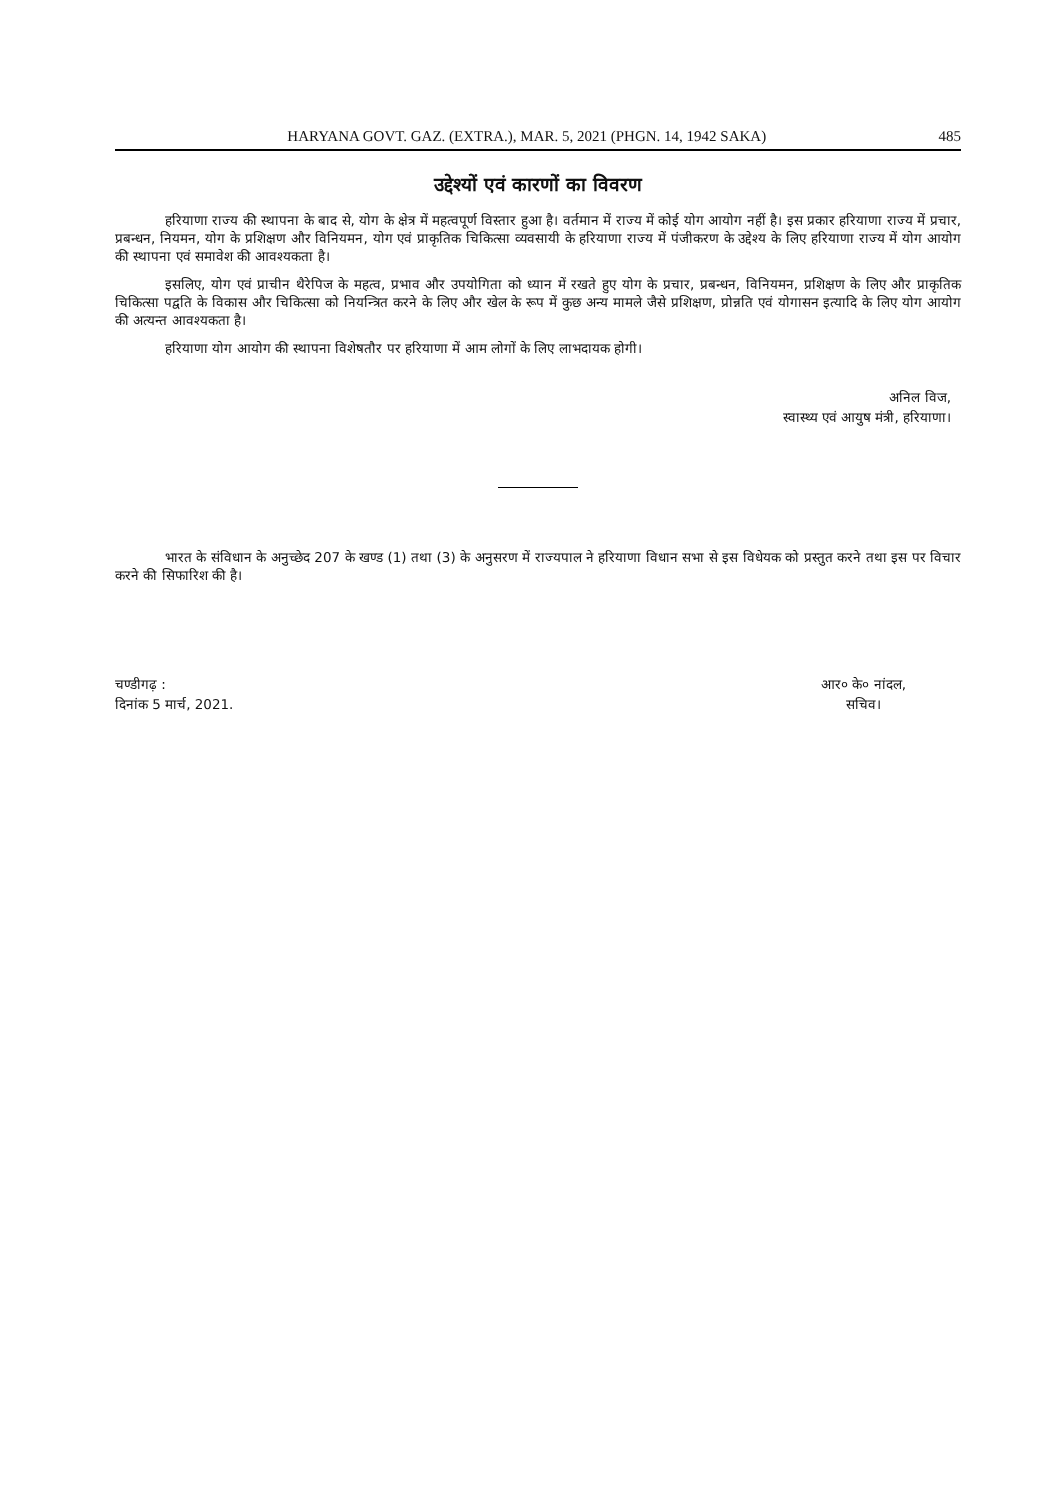HARYANA GOVT. GAZ. (EXTRA.), MAR. 5, 2021 (PHGN. 14, 1942 SAKA) 485
उद्देश्यों एवं कारणों का विवरण
हरियाणा राज्य की स्थापना के बाद से, योग के क्षेत्र में महत्वपूर्ण विस्तार हुआ है। वर्तमान में राज्य में कोई योग आयोग नहीं है। इस प्रकार हरियाणा राज्य में प्रचार, प्रबन्धन, नियमन, योग के प्रशिक्षण और विनियमन, योग एवं प्राकृतिक चिकित्सा व्यवसायी के हरियाणा राज्य में पंजीकरण के उद्देश्य के लिए हरियाणा राज्य में योग आयोग की स्थापना एवं समावेश की आवश्यकता है।
इसलिए, योग एवं प्राचीन थैरेपिज के महत्व, प्रभाव और उपयोगिता को ध्यान में रखते हुए योग के प्रचार, प्रबन्धन, विनियमन, प्रशिक्षण के लिए और प्राकृतिक चिकित्सा पद्वति के विकास और चिकित्सा को नियन्त्रित करने के लिए और खेल के रूप में कुछ अन्य मामले जैसे प्रशिक्षण, प्रोन्नति एवं योगासन इत्यादि के लिए योग आयोग की अत्यन्त आवश्यकता है।
हरियाणा योग आयोग की स्थापना विशेषतौर पर हरियाणा में आम लोगों के लिए लाभदायक होगी।
अनिल विज,
स्वास्थ्य एवं आयुष मंत्री, हरियाणा।
भारत के संविधान के अनुच्छेद 207 के खण्ड (1) तथा (3) के अनुसरण में राज्यपाल ने हरियाणा विधान सभा से इस विधेयक को प्रस्तुत करने तथा इस पर विचार करने की सिफारिश की है।
चण्डीगढ़ :
दिनांक 5 मार्च, 2021.
आर० के० नांदल,
सचिव।